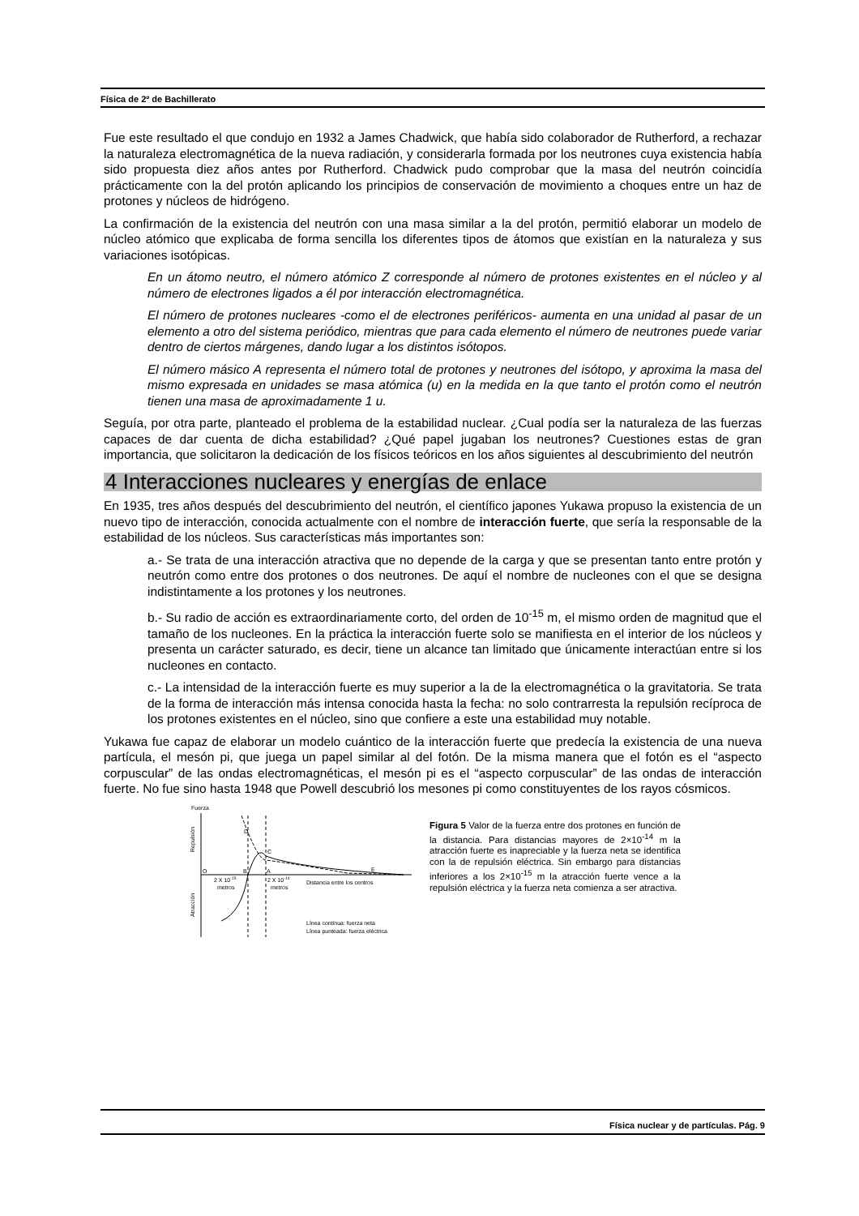Física de 2º de Bachillerato
Fue este resultado el que condujo en 1932 a James Chadwick, que había sido colaborador de Rutherford, a rechazar la naturaleza electromagnética de la nueva radiación, y considerarla formada por los neutrones cuya existencia había sido propuesta diez años antes por Rutherford. Chadwick pudo comprobar que la masa del neutrón coincidía prácticamente con la del protón aplicando los principios de conservación de movimiento a choques entre un haz de protones y núcleos de hidrógeno.
La confirmación de la existencia del neutrón con una masa similar a la del protón, permitió elaborar un modelo de núcleo atómico que explicaba de forma sencilla los diferentes tipos de átomos que existían en la naturaleza y sus variaciones isotópicas.
En un átomo neutro, el número atómico Z corresponde al número de protones existentes en el núcleo y al número de electrones ligados a él por interacción electromagnética.
El número de protones nucleares -como el de electrones periféricos- aumenta en una unidad al pasar de un elemento a otro del sistema periódico, mientras que para cada elemento el número de neutrones puede variar dentro de ciertos márgenes, dando lugar a los distintos isótopos.
El número másico A representa el número total de protones y neutrones del isótopo, y aproxima la masa del mismo expresada en unidades se masa atómica (u) en la medida en la que tanto el protón como el neutrón tienen una masa de aproximadamente 1 u.
Seguía, por otra parte, planteado el problema de la estabilidad nuclear. ¿Cual podía ser la naturaleza de las fuerzas capaces de dar cuenta de dicha estabilidad? ¿Qué papel jugaban los neutrones? Cuestiones estas de gran importancia, que solicitaron la dedicación de los físicos teóricos en los años siguientes al descubrimiento del neutrón
4 Interacciones nucleares y energías de enlace
En 1935, tres años después del descubrimiento del neutrón, el científico japones Yukawa propuso la existencia de un nuevo tipo de interacción, conocida actualmente con el nombre de interacción fuerte, que sería la responsable de la estabilidad de los núcleos. Sus características más importantes son:
a.- Se trata de una interacción atractiva que no depende de la carga y que se presentan tanto entre protón y neutrón como entre dos protones o dos neutrones. De aquí el nombre de nucleones con el que se designa indistintamente a los protones y los neutrones.
b.- Su radio de acción es extraordinariamente corto, del orden de 10<sup>-15</sup> m, el mismo orden de magnitud que el tamaño de los nucleones. En la práctica la interacción fuerte solo se manifiesta en el interior de los núcleos y presenta un carácter saturado, es decir, tiene un alcance tan limitado que únicamente interactúan entre si los nucleones en contacto.
c.- La intensidad de la interacción fuerte es muy superior a la de la electromagnética o la gravitatoria. Se trata de la forma de interacción más intensa conocida hasta la fecha: no solo contrarresta la repulsión recíproca de los protones existentes en el núcleo, sino que confiere a este una estabilidad muy notable.
Yukawa fue capaz de elaborar un modelo cuántico de la interacción fuerte que predecía la existencia de una nueva partícula, el mesón pi, que juega un papel similar al del fotón. De la misma manera que el fotón es el “aspecto corpuscular” de las ondas electromagnéticas, el mesón pi es el “aspecto corpuscular” de las ondas de interacción fuerte. No fue sino hasta 1948 que Powell descubrió los mesones pi como constituyentes de los rayos cósmicos.
Fuerza
Repulsión
Atracción
O
B
A
D
C
E
2 X 10-15
metros
2 X 10-14
metros
Distancia entre los centros
Línea continua: fuerza neta
Línea punteada: fuerza eléctrica
Figura 5 Valor de la fuerza entre dos protones en función de la distancia. Para distancias mayores de 2×10<sup>-14</sup> m la atracción fuerte es inapreciable y la fuerza neta se identifica con la de repulsión eléctrica. Sin embargo para distancias inferiores a los 2×10<sup>-15</sup> m la atracción fuerte vence a la repulsión eléctrica y la fuerza neta comienza a ser atractiva.
Física nuclear y de partículas. Pág. 9